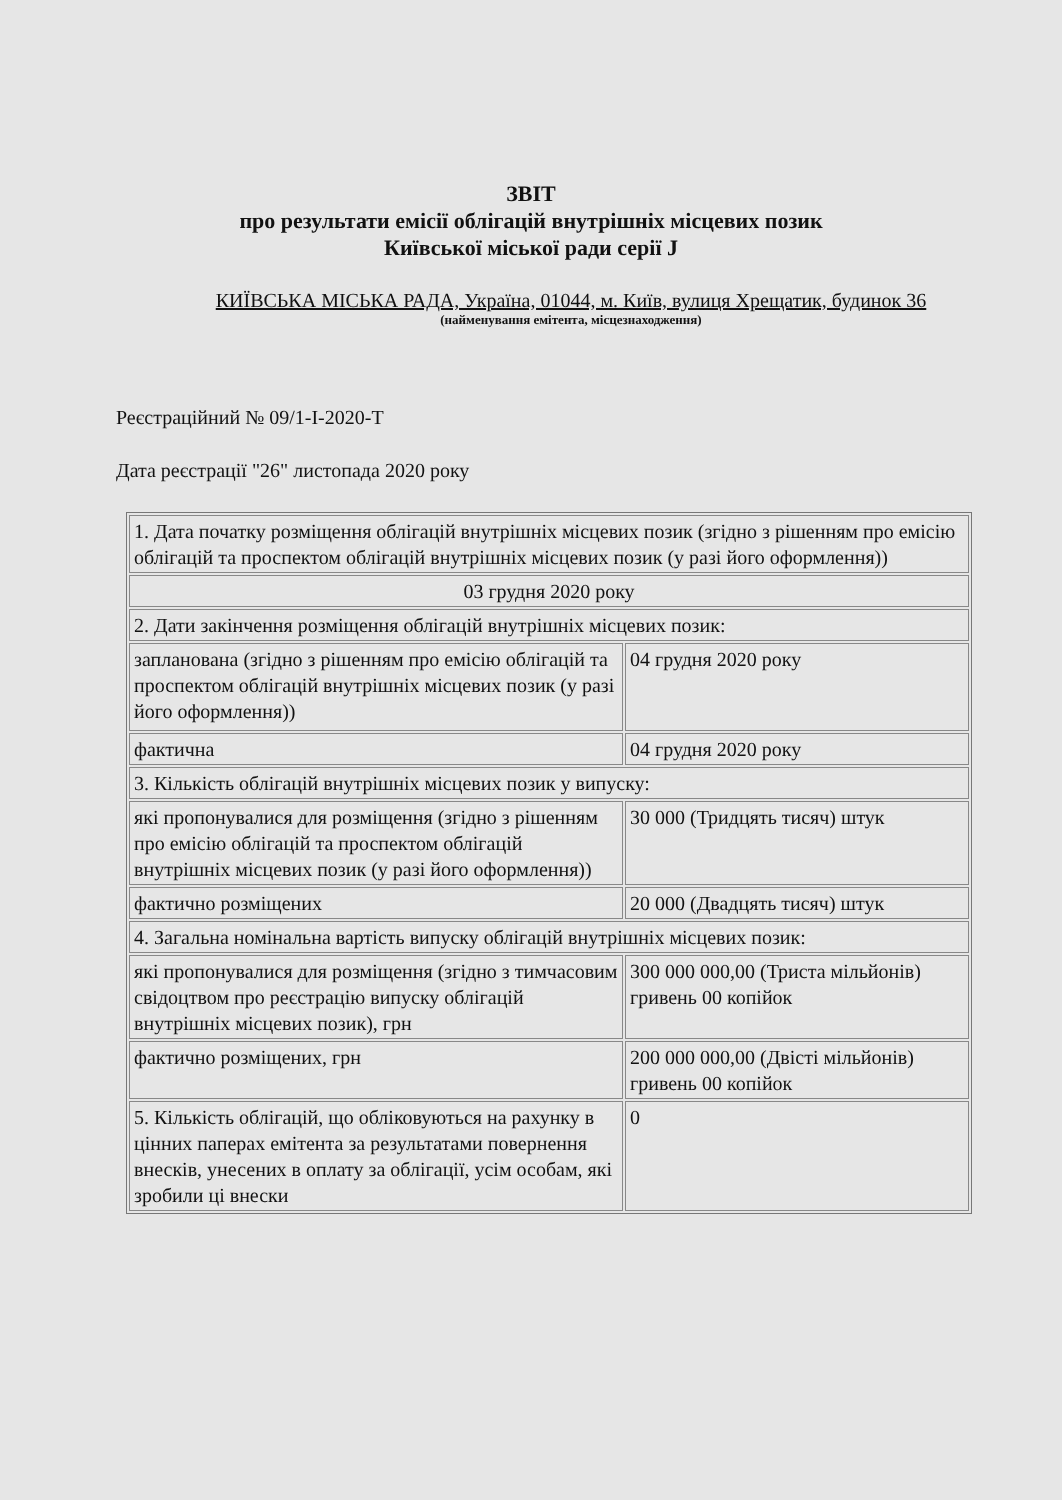ЗВІТ
про результати емісії облігацій внутрішніх місцевих позик
Київської міської ради серії J
КИЇВСЬКА МІСЬКА РАДА, Україна, 01044, м. Київ, вулиця Хрещатик, будинок 36
(найменування емітента, місцезнаходження)
Реєстраційний № 09/1-I-2020-T
Дата реєстрації "26" листопада 2020 року
| 1. Дата початку розміщення облігацій внутрішніх місцевих позик (згідно з рішенням про емісію облігацій та проспектом облігацій внутрішніх місцевих позик (у разі його оформлення)) | |
| 03 грудня 2020 року | |
| 2. Дати закінчення розміщення облігацій внутрішніх місцевих позик: | |
| запланована (згідно з рішенням про емісію облігацій та проспектом облігацій внутрішніх місцевих позик (у разі його оформлення)) | 04 грудня 2020 року |
| фактична | 04 грудня 2020 року |
| 3. Кількість облігацій внутрішніх місцевих позик у випуску: | |
| які пропонувалися для розміщення (згідно з рішенням про емісію облігацій та проспектом облігацій внутрішніх місцевих позик (у разі його оформлення)) | 30 000 (Тридцять тисяч) штук |
| фактично розміщених | 20 000 (Двадцять тисяч) штук |
| 4. Загальна номінальна вартість випуску облігацій внутрішніх місцевих позик: | |
| які пропонувалися для розміщення (згідно з тимчасовим свідоцтвом про реєстрацію випуску облігацій внутрішніх місцевих позик), грн | 300 000 000,00 (Триста мільйонів) гривень 00 копійок |
| фактично розміщених, грн | 200 000 000,00 (Двісті мільйонів) гривень 00 копійок |
| 5. Кількість облігацій, що обліковуються на рахунку в цінних паперах емітента за результатами повернення внесків, унесених в оплату за облігації, усім особам, які зробили ці внески | 0 |